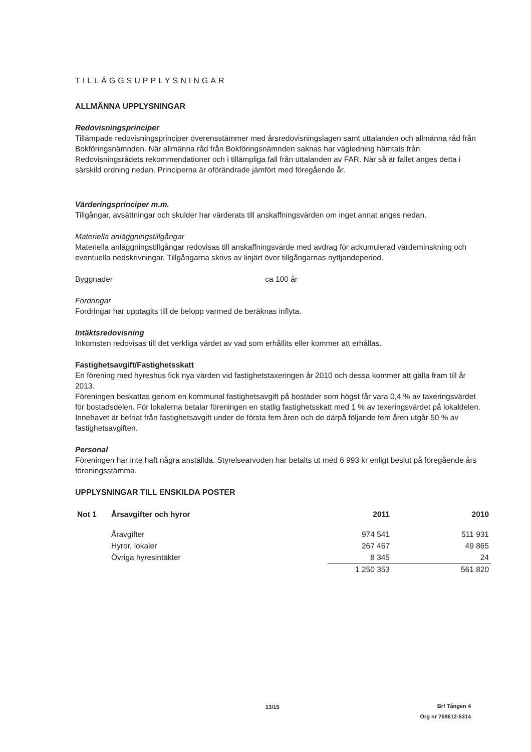TILLÄGGSUPPLYSNINGAR
ALLMÄNNA UPPLYSNINGAR
Redovisningsprinciper
Tillämpade redovisningsprinciper överensstämmer med årsredovisningslagen samt uttalanden och allmänna råd från Bokföringsnämnden. När allmänna råd från Bokföringsnämnden saknas har vägledning hämtats från Redovisningsrådets rekommendationer och i tillämpliga fall från uttalanden av FAR. När så är fallet anges detta i särskild ordning nedan. Principerna är oförändrade jämfört med föregående år.
Värderingsprinciper m.m.
Tillgångar, avsättningar och skulder har värderats till anskaffningsvärden om inget annat anges nedan.
Materiella anläggningstillgångar
Materiella anläggningstillgångar redovisas till anskaffningsvärde med avdrag för ackumulerad värdeminskning och eventuella nedskrivningar. Tillgångarna skrivs av linjärt över tillgångarnas nyttjandeperiod.
Byggnader ca 100 år
Fordringar
Fordringar har upptagits till de belopp varmed de beräknas inflyta.
Intäktsredovisning
Inkomsten redovisas till det verkliga värdet av vad som erhållits eller kommer att erhållas.
Fastighetsavgift/Fastighetsskatt
En förening med hyreshus fick nya värden vid fastighetstaxeringen år 2010 och dessa kommer att gälla fram till år 2013.
Föreningen beskattas genom en kommunal fastighetsavgift på bostäder som högst får vara 0,4 % av taxeringsvärdet för bostadsdelen. För lokalerna betalar föreningen en statlig fastighetsskatt med 1 % av texeringsvärdet på lokaldelen.
Innehavet är befriat från fastighetsavgift under de första fem åren och de därpå följande fem åren utgår 50 % av fastighetsavgiften.
Personal
Föreningen har inte haft några anställda. Styrelsearvoden har betalts ut med 6 993 kr enligt beslut på föregående års föreningsstämma.
UPPLYSNINGAR TILL ENSKILDA POSTER
| Not 1 | Årsavgifter och hyror | 2011 | 2010 |
| --- | --- | --- | --- |
| | Åravgifter | 974 541 | 511 931 |
| | Hyror, lokaler | 267 467 | 49 865 |
| | Övriga hyresintäkter | 8 345 | 24 |
| | | 1 250 353 | 561 820 |
13/15
Brf Tången 4
Org nr 769612-5314